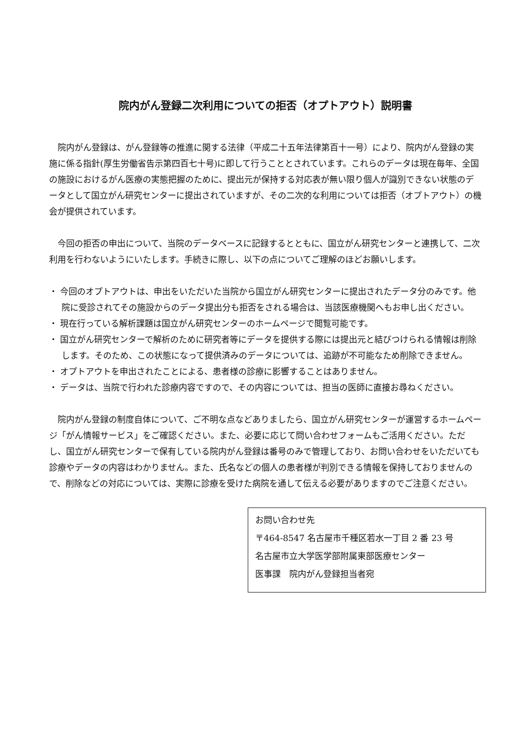院内がん登録二次利用についての拒否（オプトアウト）説明書
院内がん登録は、がん登録等の推進に関する法律（平成二十五年法律第百十一号）により、院内がん登録の実施に係る指針(厚生労働省告示第四百七十号)に即して行うこととされています。これらのデータは現在毎年、全国の施設におけるがん医療の実態把握のために、提出元が保持する対応表が無い限り個人が識別できない状態のデータとして国立がん研究センターに提出されていますが、その二次的な利用については拒否（オプトアウト）の機会が提供されています。
今回の拒否の申出について、当院のデータベースに記録するとともに、国立がん研究センターと連携して、二次利用を行わないようにいたします。手続きに際し、以下の点についてご理解のほどお願いします。
・ 今回のオプトアウトは、申出をいただいた当院から国立がん研究センターに提出されたデータ分のみです。他院に受診されてその施設からのデータ提出分も拒否をされる場合は、当該医療機関へもお申し出ください。
・ 現在行っている解析課題は国立がん研究センターのホームページで閲覧可能です。
・ 国立がん研究センターで解析のために研究者等にデータを提供する際には提出元と結びつけられる情報は削除します。そのため、この状態になって提供済みのデータについては、追跡が不可能なため削除できません。
・ オプトアウトを申出されたことによる、患者様の診療に影響することはありません。
・ データは、当院で行われた診療内容ですので、その内容については、担当の医師に直接お尋ねください。
院内がん登録の制度自体について、ご不明な点などありましたら、国立がん研究センターが運営するホームページ「がん情報サービス」をご確認ください。また、必要に応じて問い合わせフォームもご活用ください。ただし、国立がん研究センターで保有している院内がん登録は番号のみで管理しており、お問い合わせをいただいても診療やデータの内容はわかりません。また、氏名などの個人の患者様が判別できる情報を保持しておりませんので、削除などの対応については、実際に診療を受けた病院を通して伝える必要がありますのでご注意ください。
お問い合わせ先
〒464-8547 名古屋市千種区若水一丁目 2 番 23 号
名古屋市立大学医学部附属東部医療センター
医事課　院内がん登録担当者宛